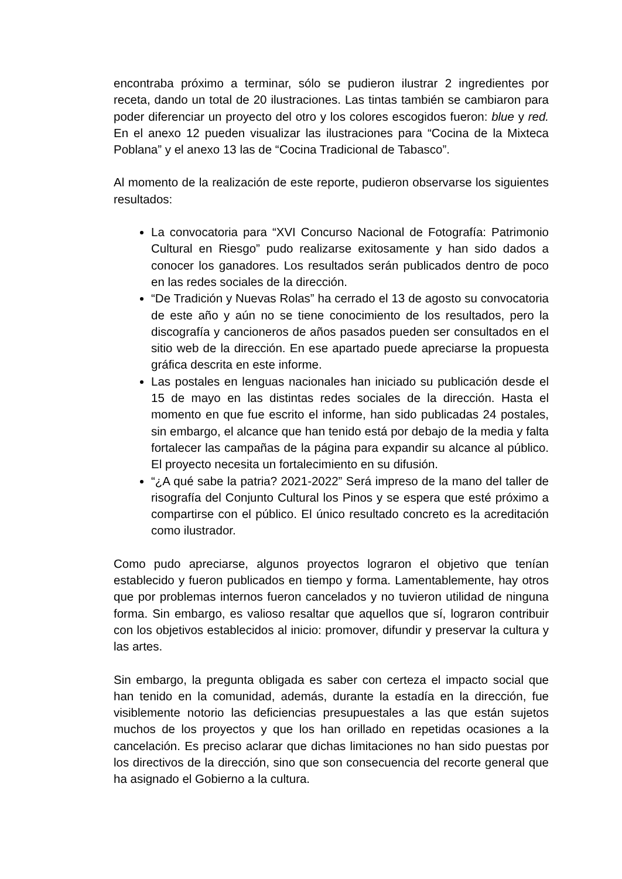encontraba próximo a terminar, sólo se pudieron ilustrar 2 ingredientes por receta, dando un total de 20 ilustraciones. Las tintas también se cambiaron para poder diferenciar un proyecto del otro y los colores escogidos fueron: blue y red. En el anexo 12 pueden visualizar las ilustraciones para “Cocina de la Mixteca Poblana” y el anexo 13 las de “Cocina Tradicional de Tabasco”.
Al momento de la realización de este reporte, pudieron observarse los siguientes resultados:
La convocatoria para “XVI Concurso Nacional de Fotografía: Patrimonio Cultural en Riesgo” pudo realizarse exitosamente y han sido dados a conocer los ganadores. Los resultados serán publicados dentro de poco en las redes sociales de la dirección.
“De Tradición y Nuevas Rolas” ha cerrado el 13 de agosto su convocatoria de este año y aún no se tiene conocimiento de los resultados, pero la discografía y cancioneros de años pasados pueden ser consultados en el sitio web de la dirección. En ese apartado puede apreciarse la propuesta gráfica descrita en este informe.
Las postales en lenguas nacionales han iniciado su publicación desde el 15 de mayo en las distintas redes sociales de la dirección. Hasta el momento en que fue escrito el informe, han sido publicadas 24 postales, sin embargo, el alcance que han tenido está por debajo de la media y falta fortalecer las campañas de la página para expandir su alcance al público. El proyecto necesita un fortalecimiento en su difusión.
“¿A qué sabe la patria? 2021-2022” Será impreso de la mano del taller de risografía del Conjunto Cultural los Pinos y se espera que esté próximo a compartirse con el público. El único resultado concreto es la acreditación como ilustrador.
Como pudo apreciarse, algunos proyectos lograron el objetivo que tenían establecido y fueron publicados en tiempo y forma. Lamentablemente, hay otros que por problemas internos fueron cancelados y no tuvieron utilidad de ninguna forma. Sin embargo, es valioso resaltar que aquellos que sí, lograron contribuir con los objetivos establecidos al inicio: promover, difundir y preservar la cultura y las artes.
Sin embargo, la pregunta obligada es saber con certeza el impacto social que han tenido en la comunidad, además, durante la estadía en la dirección, fue visiblemente notorio las deficiencias presupuestales a las que están sujetos muchos de los proyectos y que los han orillado en repetidas ocasiones a la cancelación. Es preciso aclarar que dichas limitaciones no han sido puestas por los directivos de la dirección, sino que son consecuencia del recorte general que ha asignado el Gobierno a la cultura.